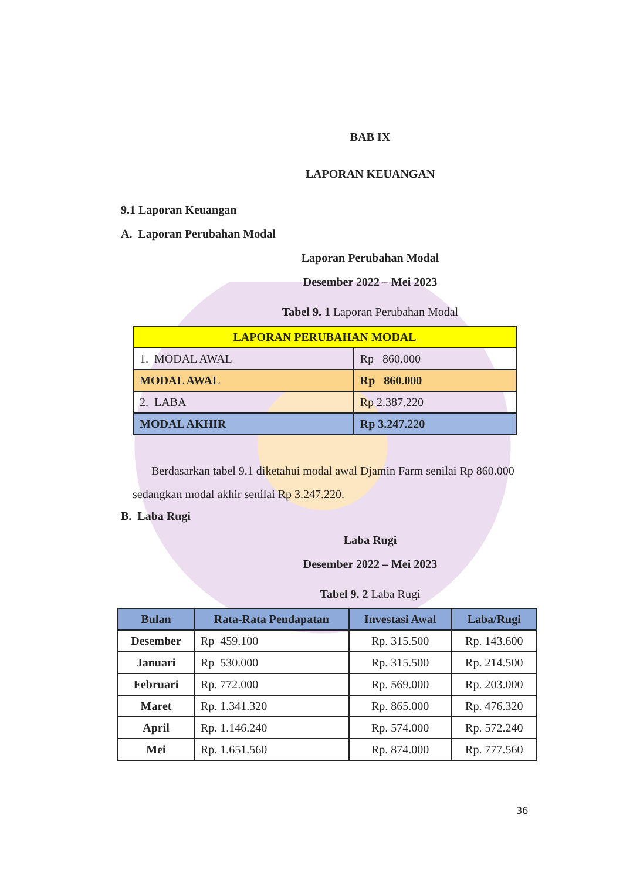BAB IX
LAPORAN KEUANGAN
9.1 Laporan Keuangan
A. Laporan Perubahan Modal
Laporan Perubahan Modal
Desember 2022 – Mei 2023
Tabel 9. 1 Laporan Perubahan Modal
| LAPORAN PERUBAHAN MODAL | |
| --- | --- |
| 1. MODAL AWAL | Rp 860.000 |
| MODAL AWAL | Rp 860.000 |
| 2. LABA | Rp 2.387.220 |
| MODAL AKHIR | Rp 3.247.220 |
Berdasarkan tabel 9.1 diketahui modal awal Djamin Farm senilai Rp 860.000 sedangkan modal akhir senilai Rp 3.247.220.
B. Laba Rugi
Laba Rugi
Desember 2022 – Mei 2023
Tabel 9. 2 Laba Rugi
| Bulan | Rata-Rata Pendapatan | Investasi Awal | Laba/Rugi |
| --- | --- | --- | --- |
| Desember | Rp 459.100 | Rp. 315.500 | Rp. 143.600 |
| Januari | Rp 530.000 | Rp. 315.500 | Rp. 214.500 |
| Februari | Rp. 772.000 | Rp. 569.000 | Rp. 203.000 |
| Maret | Rp. 1.341.320 | Rp. 865.000 | Rp. 476.320 |
| April | Rp. 1.146.240 | Rp. 574.000 | Rp. 572.240 |
| Mei | Rp. 1.651.560 | Rp. 874.000 | Rp. 777.560 |
36